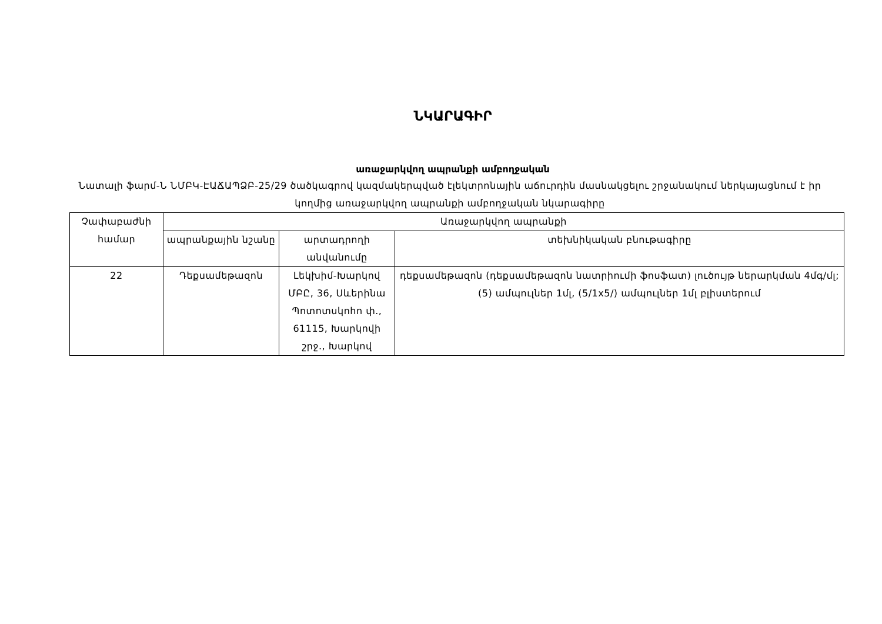ՆԿԱՐԱԳԻՐ
առաջարկվող ապրանքի ամբողջական
Նատալի ֆարմ-Ն ՆՄԲԿ-ԷԱՃԱՊՁԲ-25/29 ծածկագրով կազմակերպված էլեկտրոնային աճուրդին մասնակցելու շրջանակում ներկայացնում է իր կողմից առաջարկվող ապրանքի ամբողջական նկարագիրը
| Չափաբաժնի համար | Առաջարկվող ապրանքի | | |
| | ապրանքային նշանը | արտադրողի անվանումը | տեխնիկական բնութագիրը |
| 22 | Դեքսամեթազոն | Լեկխիմ-Խարկով ՄԲԸ, 36, Սևերինա Պոտոտսկոհո փ., 61115, Խարկովի շրջ., Խարկով | դեքսամեթազոն (դեքսամեթազոն նատրիումի ֆոսֆատ) լուծույթ ներարկման 4մգ/մլ; (5) ամպուլներ 1մլ, (5/1x5/) ամպուլներ 1մլ բլիստերում |